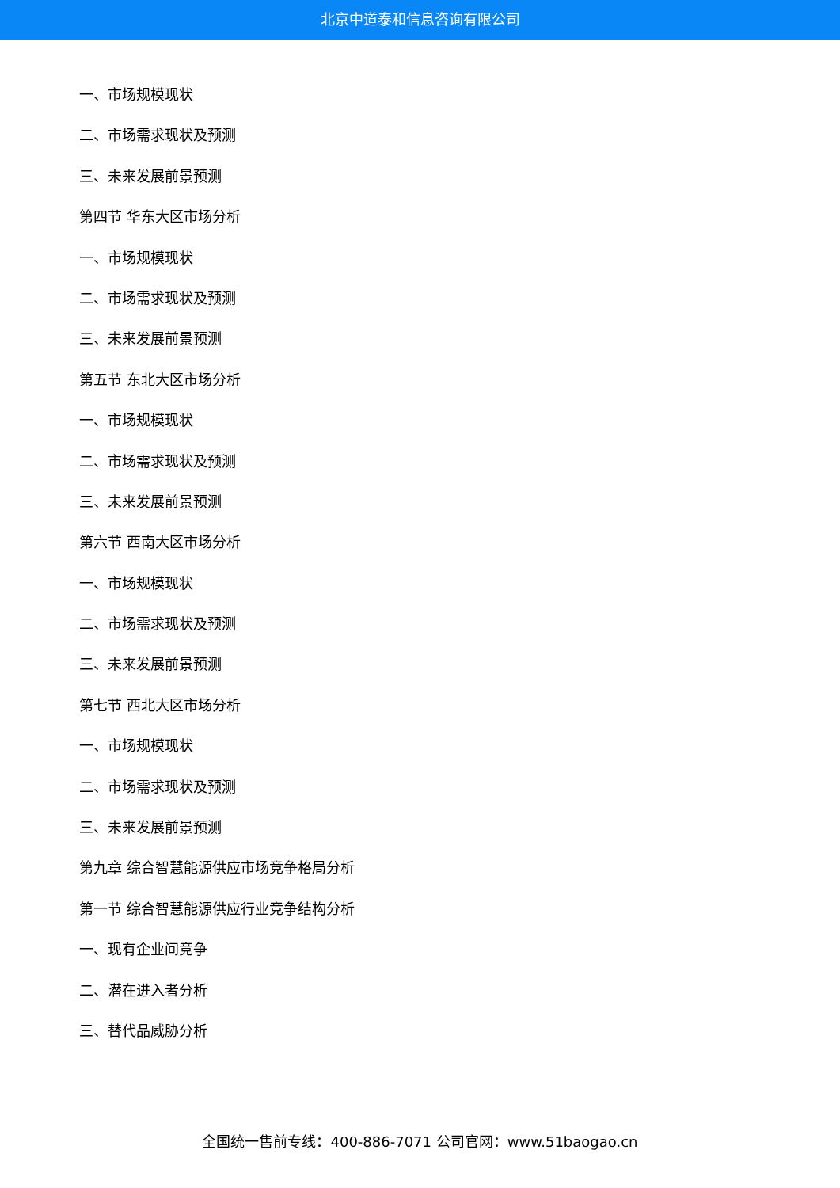北京中道泰和信息咨询有限公司
一、市场规模现状
二、市场需求现状及预测
三、未来发展前景预测
第四节 华东大区市场分析
一、市场规模现状
二、市场需求现状及预测
三、未来发展前景预测
第五节 东北大区市场分析
一、市场规模现状
二、市场需求现状及预测
三、未来发展前景预测
第六节 西南大区市场分析
一、市场规模现状
二、市场需求现状及预测
三、未来发展前景预测
第七节 西北大区市场分析
一、市场规模现状
二、市场需求现状及预测
三、未来发展前景预测
第九章 综合智慧能源供应市场竞争格局分析
第一节 综合智慧能源供应行业竞争结构分析
一、现有企业间竞争
二、潜在进入者分析
三、替代品威胁分析
全国统一售前专线：400-886-7071 公司官网：www.51baogao.cn